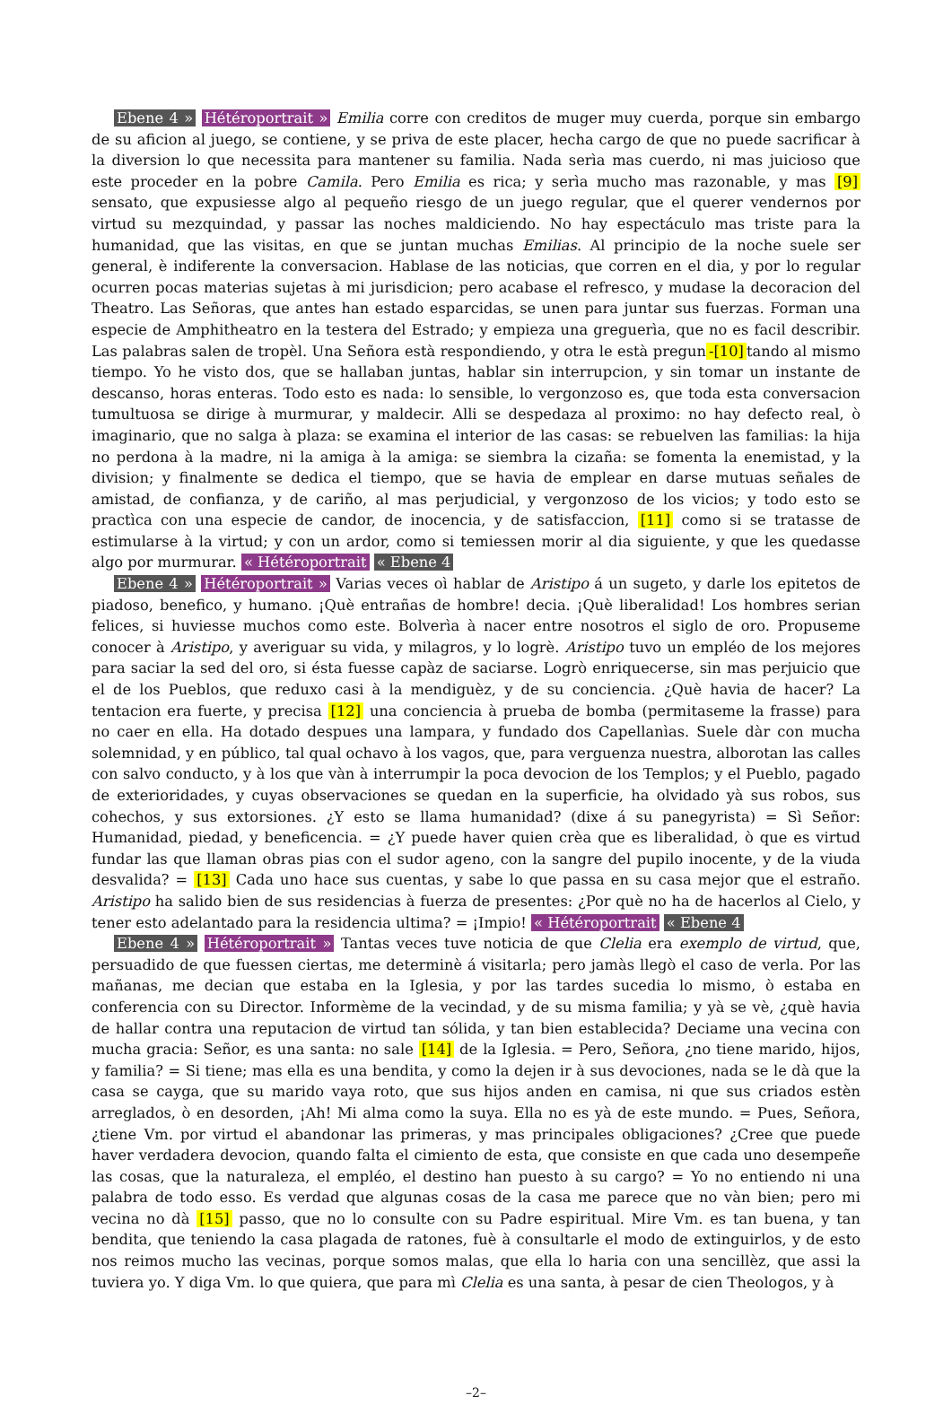Ebene 4 » Hétéroportrait » Emilia corre con creditos de muger muy cuerda, porque sin embargo de su aficion al juego, se contiene, y se priva de este placer, hecha cargo de que no puede sacrificar à la diversion lo que necessita para mantener su familia. Nada serìa mas cuerdo, ni mas juicioso que este proceder en la pobre Camila. Pero Emilia es rica; y serìa mucho mas razonable, y mas [9] sensato, que expusiesse algo al pequeño riesgo de un juego regular, que el querer vendernos por virtud su mezquindad, y passar las noches maldiciendo. No hay espectáculo mas triste para la humanidad, que las visitas, en que se juntan muchas Emilias. Al principio de la noche suele ser general, è indiferente la conversacion. Hablase de las noticias, que corren en el dia, y por lo regular ocurren pocas materias sujetas à mi jurisdicion; pero acabase el refresco, y mudase la decoracion del Theatro. Las Señoras, que antes han estado esparcidas, se unen para juntar sus fuerzas. Forman una especie de Amphitheatro en la testera del Estrado; y empieza una greguerìa, que no es facil describir. Las palabras salen de tropèl. Una Señora està respondiendo, y otra le està pregun -[10] tando al mismo tiempo. Yo he visto dos, que se hallaban juntas, hablar sin interrupcion, y sin tomar un instante de descanso, horas enteras. Todo esto es nada: lo sensible, lo vergonzoso es, que toda esta conversacion tumultuosa se dirige à murmurar, y maldecir. Alli se despedaza al proximo: no hay defecto real, ò imaginario, que no salga à plaza: se examina el interior de las casas: se rebuelven las familias: la hija no perdona à la madre, ni la amiga à la amiga: se siembra la cizaña: se fomenta la enemistad, y la division; y finalmente se dedica el tiempo, que se havia de emplear en darse mutuas señales de amistad, de confianza, y de cariño, al mas perjudicial, y vergonzoso de los vicios; y todo esto se practìca con una especie de candor, de inocencia, y de satisfaccion, [11] como si se tratasse de estimularse à la virtud; y con un ardor, como si temiessen morir al dia siguiente, y que les quedasse algo por murmurar. « Hétéroportrait « Ebene 4
Ebene 4 » Hétéroportrait » Varias veces oì hablar de Aristipo á un sugeto, y darle los epitetos de piadoso, benefico, y humano. ¡Què entrañas de hombre! decia. ¡Què liberalidad! Los hombres serian felices, si huviesse muchos como este. Bolverìa à nacer entre nosotros el siglo de oro. Propuseme conocer à Aristipo, y averiguar su vida, y milagros, y lo logrè. Aristipo tuvo un empléo de los mejores para saciar la sed del oro, si ésta fuesse capàz de saciarse. Logrò enriquecerse, sin mas perjuicio que el de los Pueblos, que reduxo casi à la mendiguèz, y de su conciencia. ¿Què havia de hacer? La tentacion era fuerte, y precisa [12] una conciencia à prueba de bomba (permitaseme la frasse) para no caer en ella. Ha dotado despues una lampara, y fundado dos Capellanìas. Suele dàr con mucha solemnidad, y en público, tal qual ochavo à los vagos, que, para verguenza nuestra, alborotan las calles con salvo conducto, y à los que vàn à interrumpir la poca devocion de los Templos; y el Pueblo, pagado de exterioridades, y cuyas observaciones se quedan en la superficie, ha olvidado yà sus robos, sus cohechos, y sus extorsiones. ¿Y esto se llama humanidad? (dixe á su panegyrista) = Sì Señor: Humanidad, piedad, y beneficencia. = ¿Y puede haver quien crèa que es liberalidad, ò que es virtud fundar las que llaman obras pias con el sudor ageno, con la sangre del pupilo inocente, y de la viuda desvalida? = [13] Cada uno hace sus cuentas, y sabe lo que passa en su casa mejor que el estraño. Aristipo ha salido bien de sus residencias à fuerza de presentes: ¿Por què no ha de hacerlos al Cielo, y tener esto adelantado para la residencia ultima? = ¡Impio! « Hétéroportrait « Ebene 4
Ebene 4 » Hétéroportrait » Tantas veces tuve noticia de que Clelia era exemplo de virtud, que, persuadido de que fuessen ciertas, me determinè á visitarla; pero jamàs llegò el caso de verla. Por las mañanas, me decian que estaba en la Iglesia, y por las tardes sucedia lo mismo, ò estaba en conferencia con su Director. Informème de la vecindad, y de su misma familia; y yà se vè, ¿què havia de hallar contra una reputacion de virtud tan sólida, y tan bien establecida? Deciame una vecina con mucha gracia: Señor, es una santa: no sale [14] de la Iglesia. = Pero, Señora, ¿no tiene marido, hijos, y familia? = Si tiene; mas ella es una bendita, y como la dejen ir à sus devociones, nada se le dà que la casa se cayga, que su marido vaya roto, que sus hijos anden en camisa, ni que sus criados estèn arreglados, ò en desorden, ¡Ah! Mi alma como la suya. Ella no es yà de este mundo. = Pues, Señora, ¿tiene Vm. por virtud el abandonar las primeras, y mas principales obligaciones? ¿Cree que puede haver verdadera devocion, quando falta el cimiento de esta, que consiste en que cada uno desempeñe las cosas, que la naturaleza, el empléo, el destino han puesto à su cargo? = Yo no entiendo ni una palabra de todo esso. Es verdad que algunas cosas de la casa me parece que no vàn bien; pero mi vecina no dà [15] passo, que no lo consulte con su Padre espiritual. Mire Vm. es tan buena, y tan bendita, que teniendo la casa plagada de ratones, fuè à consultarle el modo de extinguirlos, y de esto nos reimos mucho las vecinas, porque somos malas, que ella lo haria con una sencillèz, que assi la tuviera yo. Y diga Vm. lo que quiera, que para mì Clelia es una santa, à pesar de cien Theologos, y à
–2–